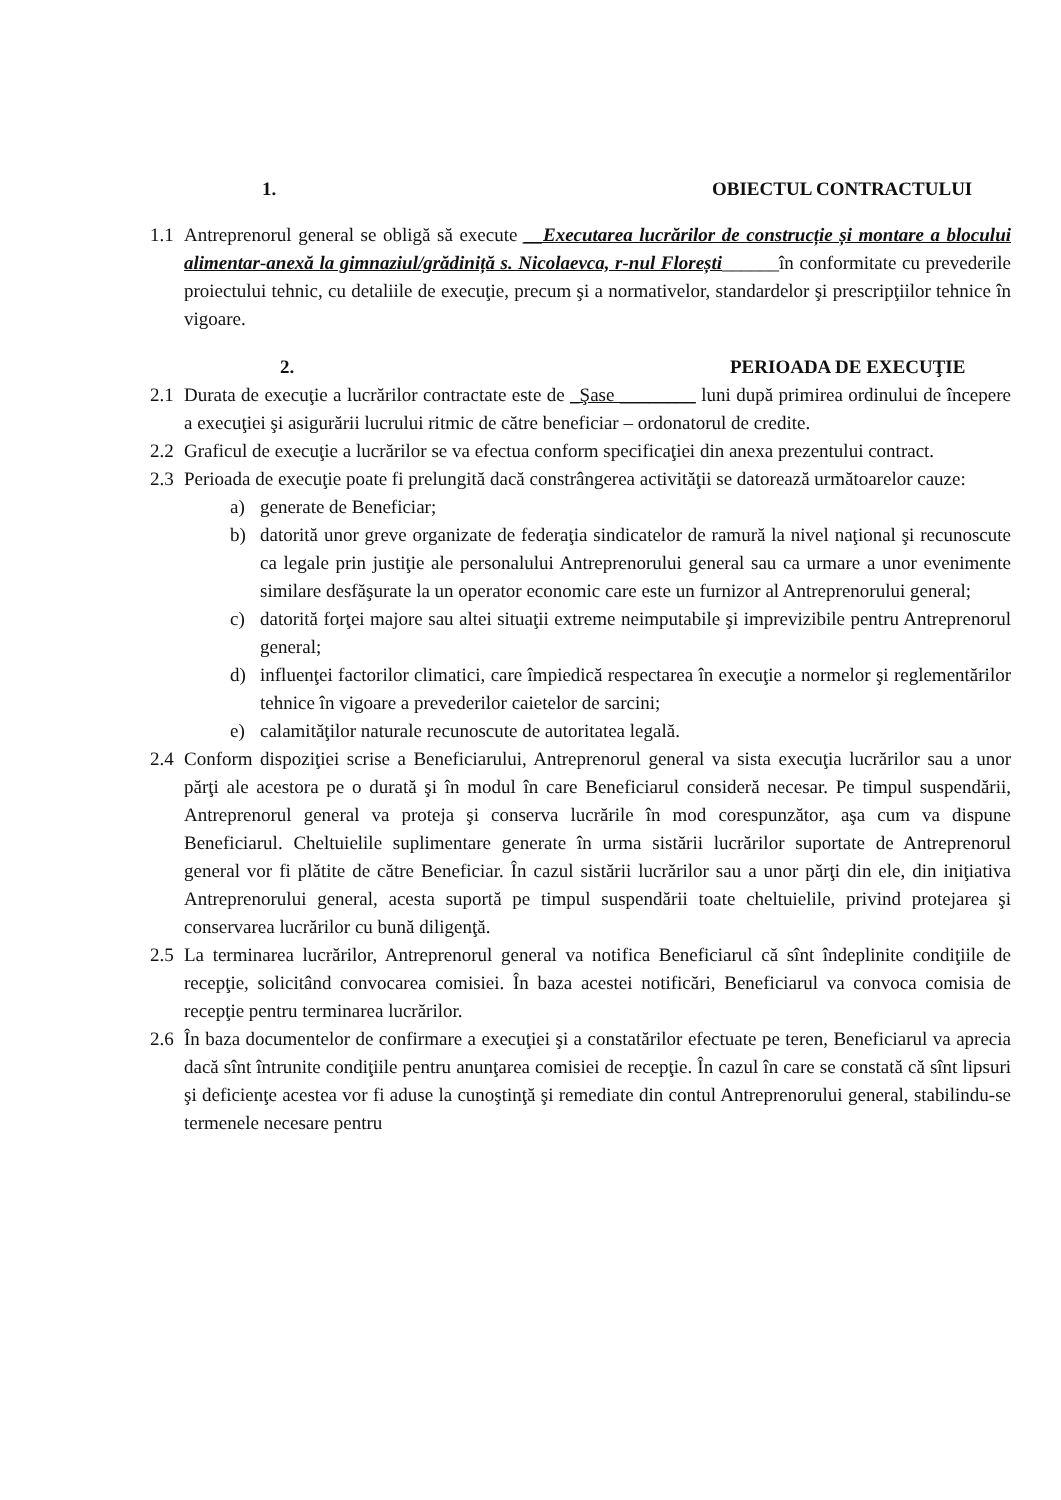1. OBIECTUL CONTRACTULUI
1.1 Antreprenorul general se obligă să execute __Executarea lucrărilor de construcție și montare a blocului alimentar-anexă la gimnaziul/grădiniță s. Nicolaevca, r-nul Florești______în conformitate cu prevederile proiectului tehnic, cu detaliile de execuţie, precum şi a normativelor, standardelor şi prescripţiilor tehnice în vigoare.
2. PERIOADA DE EXECUŢIE
2.1 Durata de execuţie a lucrărilor contractate este de _Şase ________ luni după primirea ordinului de începere a execuţiei şi asigurării lucrului ritmic de către beneficiar – ordonatorul de credite.
2.2 Graficul de execuţie a lucrărilor se va efectua conform specificaţiei din anexa prezentului contract.
2.3 Perioada de execuţie poate fi prelungită dacă constrângerea activităţii se datorează următoarelor cauze:
a) generate de Beneficiar;
b) datorită unor greve organizate de federaţia sindicatelor de ramură la nivel naţional şi recunoscute ca legale prin justiţie ale personalului Antreprenorului general sau ca urmare a unor evenimente similare desfăşurate la un operator economic care este un furnizor al Antreprenorului general;
c) datorită forţei majore sau altei situaţii extreme neimputabile şi imprevizibile pentru Antreprenorul general;
d) influenţei factorilor climatici, care împiedică respectarea în execuţie a normelor şi reglementărilor tehnice în vigoare a prevederilor caietelor de sarcini;
e) calamităţilor naturale recunoscute de autoritatea legală.
2.4 Conform dispoziţiei scrise a Beneficiarului, Antreprenorul general va sista execuţia lucrărilor sau a unor părţi ale acestora pe o durată şi în modul în care Beneficiarul consideră necesar. Pe timpul suspendării, Antreprenorul general va proteja şi conserva lucrările în mod corespunzător, aşa cum va dispune Beneficiarul. Cheltuielile suplimentare generate în urma sistării lucrărilor suportate de Antreprenorul general vor fi plătite de către Beneficiar. În cazul sistării lucrărilor sau a unor părţi din ele, din iniţiativa Antreprenorului general, acesta suportă pe timpul suspendării toate cheltuielile, privind protejarea şi conservarea lucrărilor cu bună diligenţă.
2.5 La terminarea lucrărilor, Antreprenorul general va notifica Beneficiarul că sînt îndeplinite condiţiile de recepţie, solicitând convocarea comisiei. În baza acestei notificări, Beneficiarul va convoca comisia de recepţie pentru terminarea lucrărilor.
2.6 În baza documentelor de confirmare a execuţiei şi a constatărilor efectuate pe teren, Beneficiarul va aprecia dacă sînt întrunite condiţiile pentru anunţarea comisiei de recepţie. În cazul în care se constată că sînt lipsuri şi deficienţe acestea vor fi aduse la cunoştinţă şi remediate din contul Antreprenorului general, stabilindu-se termenele necesare pentru